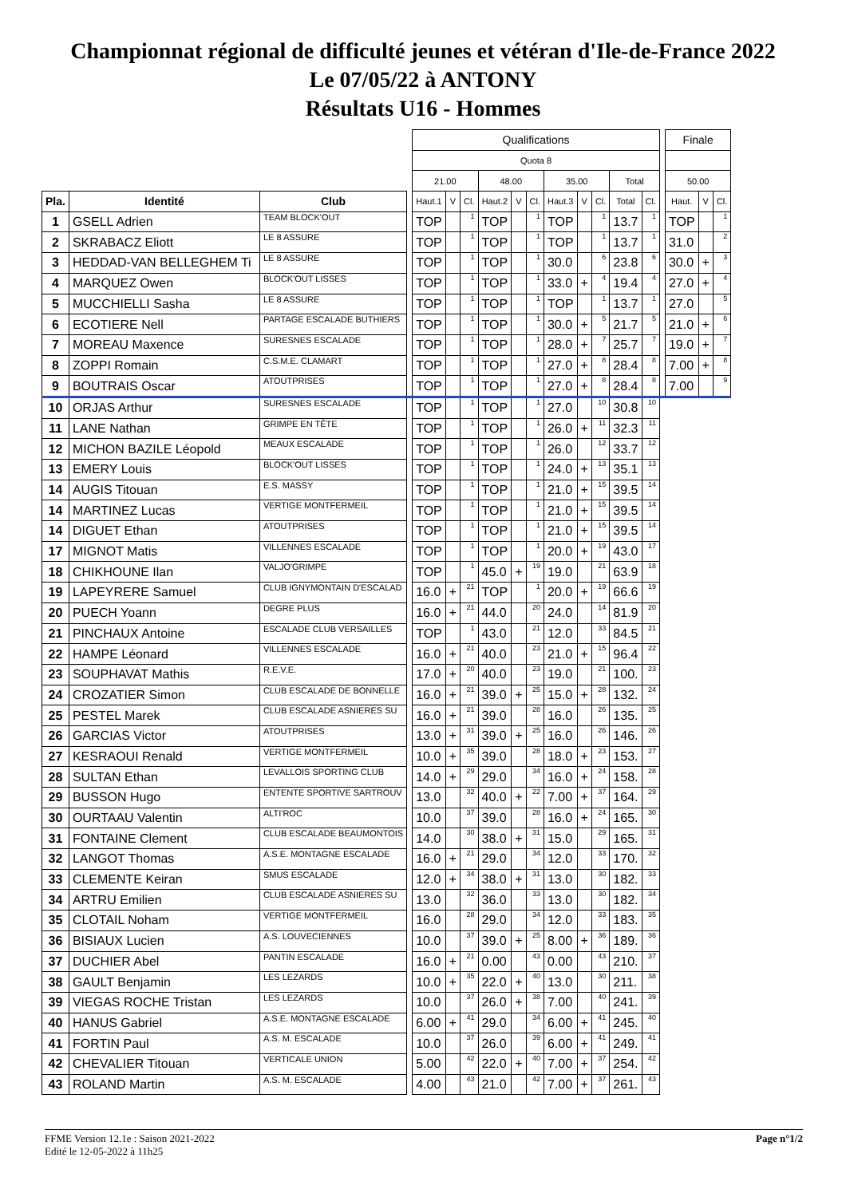Championnat régional de difficulté jeunes et vétéran d'Ile-de-France 2022
Le 07/05/22 à ANTONY
Résultats U16 - Hommes
| | | | | Qualifications | | | | | | | | | | | | Finale | | |
| | | | | Quota 8 | | | | | | | | | | | | | | |
| | | | | 21.00 | | | 48.00 | | | 35.00 | | | Total | | | 50.00 | | |
| Pla. | Identité | Club | | Haut.1 | V | Cl. | Haut.2 | V | Cl. | Haut.3 | V | Cl. | Total | Cl. | | Haut. | V | Cl. |
| 1 | GSELL Adrien | TEAM BLOCK'OUT | | TOP | | 1 | TOP | | 1 | TOP | | 1 | 13.7 | 1 | | TOP | | 1 |
| 2 | SKRABACZ Eliott | LE 8 ASSURE | | TOP | | 1 | TOP | | 1 | TOP | | 1 | 13.7 | 1 | | 31.0 | | 2 |
| 3 | HEDDAD-VAN BELLEGHEM Ti | LE 8 ASSURE | | TOP | | 1 | TOP | | 1 | 30.0 | | 6 | 23.8 | 6 | | 30.0 | + | 3 |
| 4 | MARQUEZ Owen | BLOCK'OUT LISSES | | TOP | | 1 | TOP | | 1 | 33.0 | + | 4 | 19.4 | 4 | | 27.0 | + | 4 |
| 5 | MUCCHIELLI Sasha | LE 8 ASSURE | | TOP | | 1 | TOP | | 1 | TOP | | 1 | 13.7 | 1 | | 27.0 | | 5 |
| 6 | ECOTIERE Nell | PARTAGE ESCALADE BUTHIERS | | TOP | | 1 | TOP | | 1 | 30.0 | + | 5 | 21.7 | 5 | | 21.0 | + | 6 |
| 7 | MOREAU Maxence | SURESNES ESCALADE | | TOP | | 1 | TOP | | 1 | 28.0 | + | 7 | 25.7 | 7 | | 19.0 | + | 7 |
| 8 | ZOPPI Romain | C.S.M.E. CLAMART | | TOP | | 1 | TOP | | 1 | 27.0 | + | 8 | 28.4 | 8 | | 7.00 | + | 8 |
| 9 | BOUTRAIS Oscar | ATOUTPRISES | | TOP | | 1 | TOP | | 1 | 27.0 | + | 8 | 28.4 | 8 | | 7.00 | | 9 |
| 10 | ORJAS Arthur | SURESNES ESCALADE | | TOP | | 1 | TOP | | 1 | 27.0 | | 10 | 30.8 | 10 | | | | |
| 11 | LANE Nathan | GRIMPE EN TÊTE | | TOP | | 1 | TOP | | 1 | 26.0 | + | 11 | 32.3 | 11 | | | | |
| 12 | MICHON BAZILE Léopold | MEAUX ESCALADE | | TOP | | 1 | TOP | | 1 | 26.0 | | 12 | 33.7 | 12 | | | | |
| 13 | EMERY Louis | BLOCK'OUT LISSES | | TOP | | 1 | TOP | | 1 | 24.0 | + | 13 | 35.1 | 13 | | | | |
| 14 | AUGIS Titouan | E.S. MASSY | | TOP | | 1 | TOP | | 1 | 21.0 | + | 15 | 39.5 | 14 | | | | |
| 14 | MARTINEZ Lucas | VERTIGE MONTFERMEIL | | TOP | | 1 | TOP | | 1 | 21.0 | + | 15 | 39.5 | 14 | | | | |
| 14 | DIGUET Ethan | ATOUTPRISES | | TOP | | 1 | TOP | | 1 | 21.0 | + | 15 | 39.5 | 14 | | | | |
| 17 | MIGNOT Matis | VILLENNES ESCALADE | | TOP | | 1 | TOP | | 1 | 20.0 | + | 19 | 43.0 | 17 | | | | |
| 18 | CHIKHOUNE Ilan | VALJO'GRIMPE | | TOP | | 1 | 45.0 | + | 19 | 19.0 | | 21 | 63.9 | 18 | | | | |
| 19 | LAPEYRERE Samuel | CLUB IGNYMONTAIN D'ESCALAD | | 16.0 | + | 21 | TOP | | 1 | 20.0 | + | 19 | 66.6 | 19 | | | | |
| 20 | PUECH Yoann | DEGRE PLUS | | 16.0 | + | 21 | 44.0 | | 20 | 24.0 | | 14 | 81.9 | 20 | | | | |
| 21 | PINCHAUX Antoine | ESCALADE CLUB VERSAILLES | | TOP | | 1 | 43.0 | | 21 | 12.0 | | 33 | 84.5 | 21 | | | | |
| 22 | HAMPE Léonard | VILLENNES ESCALADE | | 16.0 | + | 21 | 40.0 | | 23 | 21.0 | + | 15 | 96.4 | 22 | | | | |
| 23 | SOUPHAVAT Mathis | R.E.V.E. | | 17.0 | + | 20 | 40.0 | | 23 | 19.0 | | 21 | 100. | 23 | | | | |
| 24 | CROZATIER Simon | CLUB ESCALADE DE BONNELLE | | 16.0 | + | 21 | 39.0 | + | 25 | 15.0 | + | 28 | 132. | 24 | | | | |
| 25 | PESTEL Marek | CLUB ESCALADE ASNIERES SU | | 16.0 | + | 21 | 39.0 | | 28 | 16.0 | | 26 | 135. | 25 | | | | |
| 26 | GARCIAS Victor | ATOUTPRISES | | 13.0 | + | 31 | 39.0 | + | 25 | 16.0 | | 26 | 146. | 26 | | | | |
| 27 | KESRAOUI Renald | VERTIGE MONTFERMEIL | | 10.0 | + | 35 | 39.0 | | 28 | 18.0 | + | 23 | 153. | 27 | | | | |
| 28 | SULTAN Ethan | LEVALLOIS SPORTING CLUB | | 14.0 | + | 29 | 29.0 | | 34 | 16.0 | + | 24 | 158. | 28 | | | | |
| 29 | BUSSON Hugo | ENTENTE SPORTIVE SARTROUV | | 13.0 | | 32 | 40.0 | + | 22 | 7.00 | + | 37 | 164. | 29 | | | | |
| 30 | OURTAAU Valentin | ALTI'ROC | | 10.0 | | 37 | 39.0 | | 28 | 16.0 | + | 24 | 165. | 30 | | | | |
| 31 | FONTAINE Clement | CLUB ESCALADE BEAUMONTOIS | | 14.0 | | 30 | 38.0 | + | 31 | 15.0 | | 29 | 165. | 31 | | | | |
| 32 | LANGOT Thomas | A.S.E. MONTAGNE ESCALADE | | 16.0 | + | 21 | 29.0 | | 34 | 12.0 | | 33 | 170. | 32 | | | | |
| 33 | CLEMENTE Keiran | SMUS ESCALADE | | 12.0 | + | 34 | 38.0 | + | 31 | 13.0 | | 30 | 182. | 33 | | | | |
| 34 | ARTRU Emilien | CLUB ESCALADE ASNIERES SU | | 13.0 | | 32 | 36.0 | | 33 | 13.0 | | 30 | 182. | 34 | | | | |
| 35 | CLOTAIL Noham | VERTIGE MONTFERMEIL | | 16.0 | | 28 | 29.0 | | 34 | 12.0 | | 33 | 183. | 35 | | | | |
| 36 | BISIAUX Lucien | A.S. LOUVECIENNES | | 10.0 | | 37 | 39.0 | + | 25 | 8.00 | + | 36 | 189. | 36 | | | | |
| 37 | DUCHIER Abel | PANTIN ESCALADE | | 16.0 | + | 21 | 0.00 | | 43 | 0.00 | | 43 | 210. | 37 | | | | |
| 38 | GAULT Benjamin | LES LEZARDS | | 10.0 | + | 35 | 22.0 | + | 40 | 13.0 | | 30 | 211. | 38 | | | | |
| 39 | VIEGAS ROCHE Tristan | LES LEZARDS | | 10.0 | | 37 | 26.0 | + | 38 | 7.00 | | 40 | 241. | 39 | | | | |
| 40 | HANUS Gabriel | A.S.E. MONTAGNE ESCALADE | | 6.00 | + | 41 | 29.0 | | 34 | 6.00 | + | 41 | 245. | 40 | | | | |
| 41 | FORTIN Paul | A.S. M. ESCALADE | | 10.0 | | 37 | 26.0 | | 39 | 6.00 | + | 41 | 249. | 41 | | | | |
| 42 | CHEVALIER Titouan | VERTICALE UNION | | 5.00 | | 42 | 22.0 | + | 40 | 7.00 | + | 37 | 254. | 42 | | | | |
| 43 | ROLAND Martin | A.S. M. ESCALADE | | 4.00 | | 43 | 21.0 | | 42 | 7.00 | + | 37 | 261. | 43 | | | | |
Page n°1/2 FFME Version 12.1e : Saison 2021-2022
Edité le 12-05-2022 à 11h25